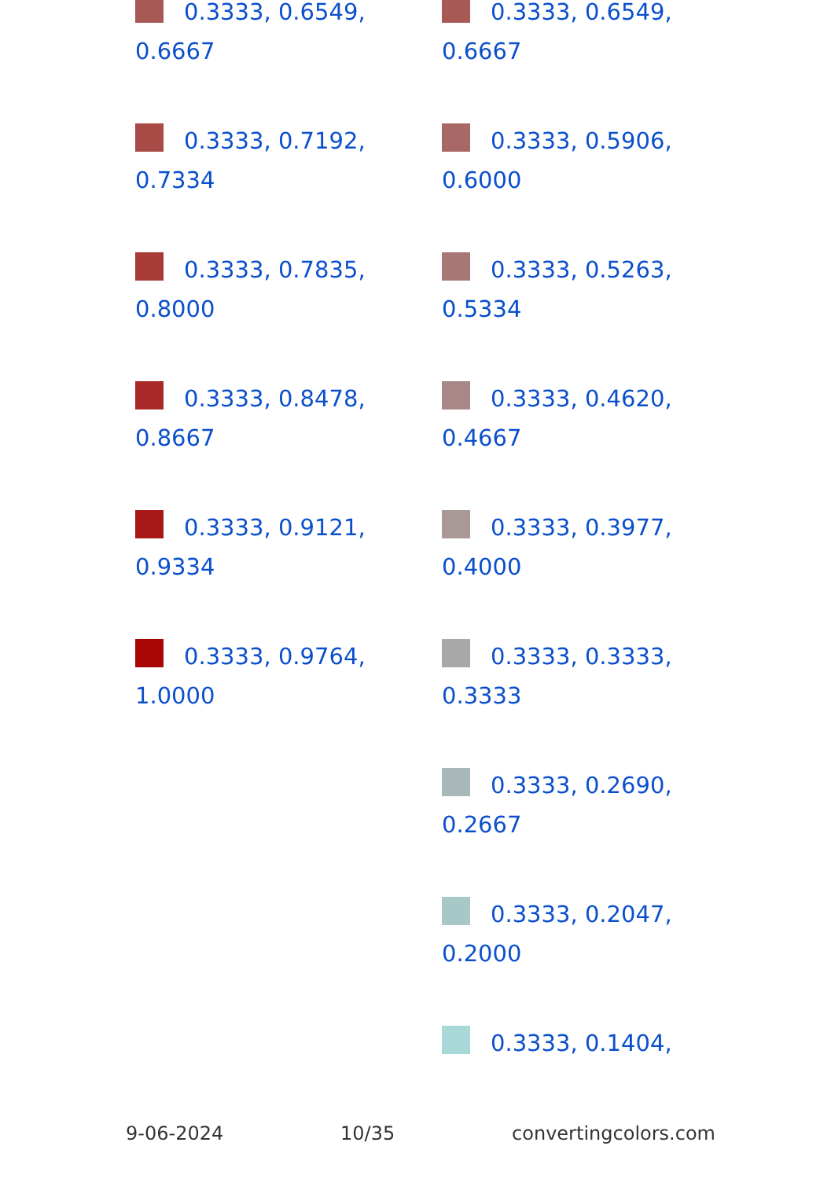0.3333, 0.6549, 0.6667
0.3333, 0.7192, 0.7334
0.3333, 0.7835, 0.8000
0.3333, 0.8478, 0.8667
0.3333, 0.9121, 0.9334
0.3333, 0.9764, 1.0000
0.3333, 0.6549, 0.6667
0.3333, 0.5906, 0.6000
0.3333, 0.5263, 0.5334
0.3333, 0.4620, 0.4667
0.3333, 0.3977, 0.4000
0.3333, 0.3333, 0.3333
0.3333, 0.2690, 0.2667
0.3333, 0.2047, 0.2000
0.3333, 0.1404,
9-06-2024 10/35 convertingcolors.com